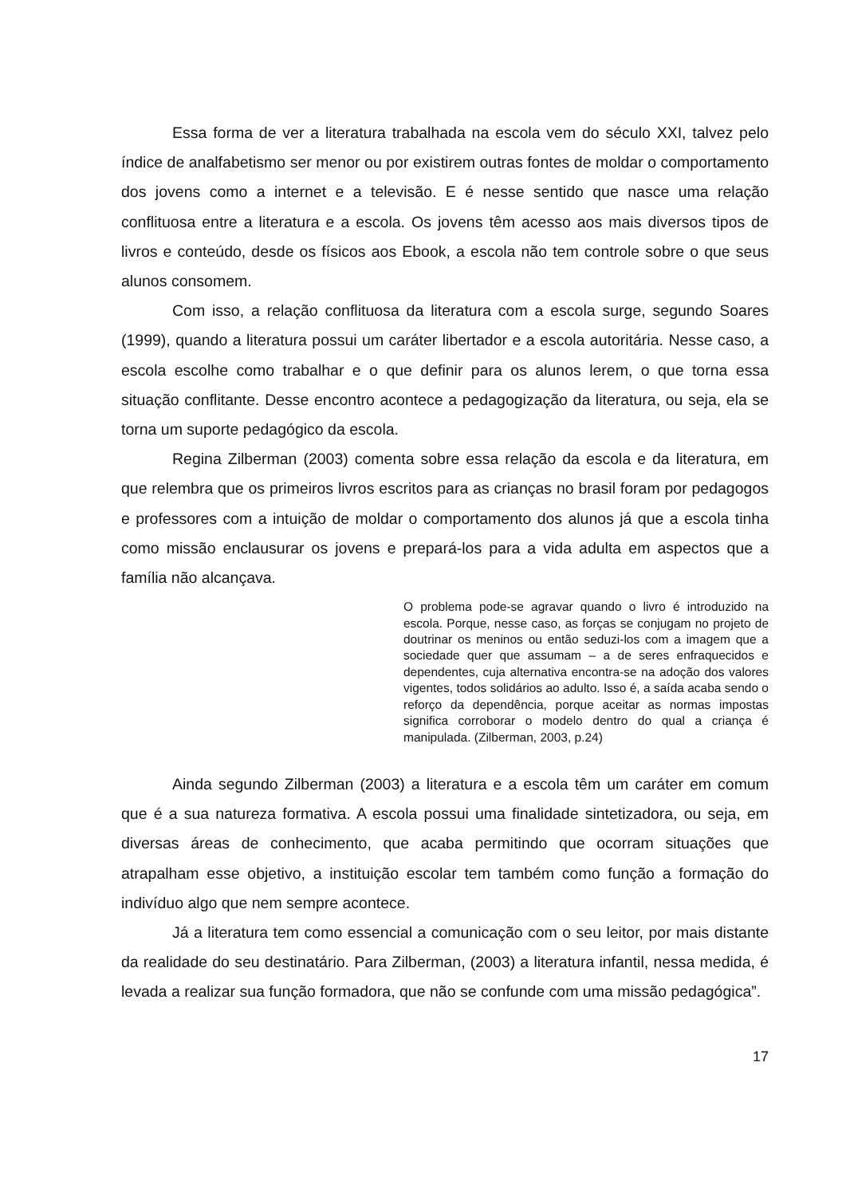Essa forma de ver a literatura trabalhada na escola vem do século XXI, talvez pelo índice de analfabetismo ser menor ou por existirem outras fontes de moldar o comportamento dos jovens como a internet e a televisão. E é nesse sentido que nasce uma relação conflituosa entre a literatura e a escola. Os jovens têm acesso aos mais diversos tipos de livros e conteúdo, desde os físicos aos Ebook, a escola não tem controle sobre o que seus alunos consomem.
Com isso, a relação conflituosa da literatura com a escola surge, segundo Soares (1999), quando a literatura possui um caráter libertador e a escola autoritária. Nesse caso, a escola escolhe como trabalhar e o que definir para os alunos lerem, o que torna essa situação conflitante. Desse encontro acontece a pedagogização da literatura, ou seja, ela se torna um suporte pedagógico da escola.
Regina Zilberman (2003) comenta sobre essa relação da escola e da literatura, em que relembra que os primeiros livros escritos para as crianças no brasil foram por pedagogos e professores com a intuição de moldar o comportamento dos alunos já que a escola tinha como missão enclausurar os jovens e prepará-los para a vida adulta em aspectos que a família não alcançava.
O problema pode-se agravar quando o livro é introduzido na escola. Porque, nesse caso, as forças se conjugam no projeto de doutrinar os meninos ou então seduzi-los com a imagem que a sociedade quer que assumam – a de seres enfraquecidos e dependentes, cuja alternativa encontra-se na adoção dos valores vigentes, todos solidários ao adulto. Isso é, a saída acaba sendo o reforço da dependência, porque aceitar as normas impostas significa corroborar o modelo dentro do qual a criança é manipulada. (Zilberman, 2003, p.24)
Ainda segundo Zilberman (2003) a literatura e a escola têm um caráter em comum que é a sua natureza formativa. A escola possui uma finalidade sintetizadora, ou seja, em diversas áreas de conhecimento, que acaba permitindo que ocorram situações que atrapalham esse objetivo, a instituição escolar tem também como função a formação do indivíduo algo que nem sempre acontece.
Já a literatura tem como essencial a comunicação com o seu leitor, por mais distante da realidade do seu destinatário. Para Zilberman, (2003) a literatura infantil, nessa medida, é levada a realizar sua função formadora, que não se confunde com uma missão pedagógica”.
17